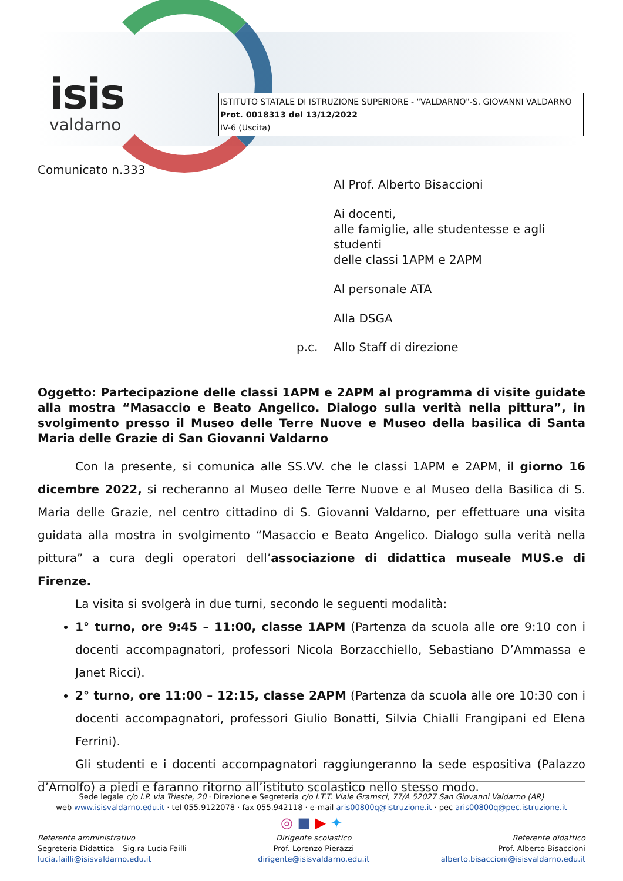isis
valdarno
ISTITUTO STATALE DI ISTRUZIONE SUPERIORE - "VALDARNO"-S. GIOVANNI VALDARNO
Prot. 0018313 del 13/12/2022
IV-6 (Uscita)
Comunicato n.333
Al Prof. Alberto Bisaccioni
Ai docenti,
alle famiglie, alle studentesse e agli studenti
delle classi 1APM e 2APM
Al personale ATA
Alla DSGA
p.c. Allo Staff di direzione
Oggetto: Partecipazione delle classi 1APM e 2APM al programma di visite guidate alla mostra “Masaccio e Beato Angelico. Dialogo sulla verità nella pittura”, in svolgimento presso il Museo delle Terre Nuove e Museo della basilica di Santa Maria delle Grazie di San Giovanni Valdarno
Con la presente, si comunica alle SS.VV. che le classi 1APM e 2APM, il giorno 16 dicembre 2022, si recheranno al Museo delle Terre Nuove e al Museo della Basilica di S. Maria delle Grazie, nel centro cittadino di S. Giovanni Valdarno, per effettuare una visita guidata alla mostra in svolgimento “Masaccio e Beato Angelico. Dialogo sulla verità nella pittura” a cura degli operatori dell’associazione di didattica museale MUS.e di Firenze.
La visita si svolgerà in due turni, secondo le seguenti modalità:
1° turno, ore 9:45 – 11:00, classe 1APM (Partenza da scuola alle ore 9:10 con i docenti accompagnatori, professori Nicola Borzacchiello, Sebastiano D’Ammassa e Janet Ricci).
2° turno, ore 11:00 – 12:15, classe 2APM (Partenza da scuola alle ore 10:30 con i docenti accompagnatori, professori Giulio Bonatti, Silvia Chialli Frangipani ed Elena Ferrini).
Gli studenti e i docenti accompagnatori raggiungeranno la sede espositiva (Palazzo d’Arnolfo) a piedi e faranno ritorno all’istituto scolastico nello stesso modo.
Sede legale c/o I.P. via Trieste, 20 · Direzione e Segreteria c/o I.T.T. Viale Gramsci, 77/A 52027 San Giovanni Valdarno (AR)
web www.isisvaldarno.edu.it · tel 055.9122078 · fax 055.942118 · e-mail aris00800q@istruzione.it · pec aris00800q@pec.istruzione.it
◎ ■ ▶ ✦
Referente amministrativo
Segreteria Didattica – Sig.ra Lucia Failli
lucia.failli@isisvaldarno.edu.it
Dirigente scolastico
Prof. Lorenzo Pierazzi
dirigente@isisvaldarno.edu.it
Referente didattico
Prof. Alberto Bisaccioni
alberto.bisaccioni@isisvaldarno.edu.it